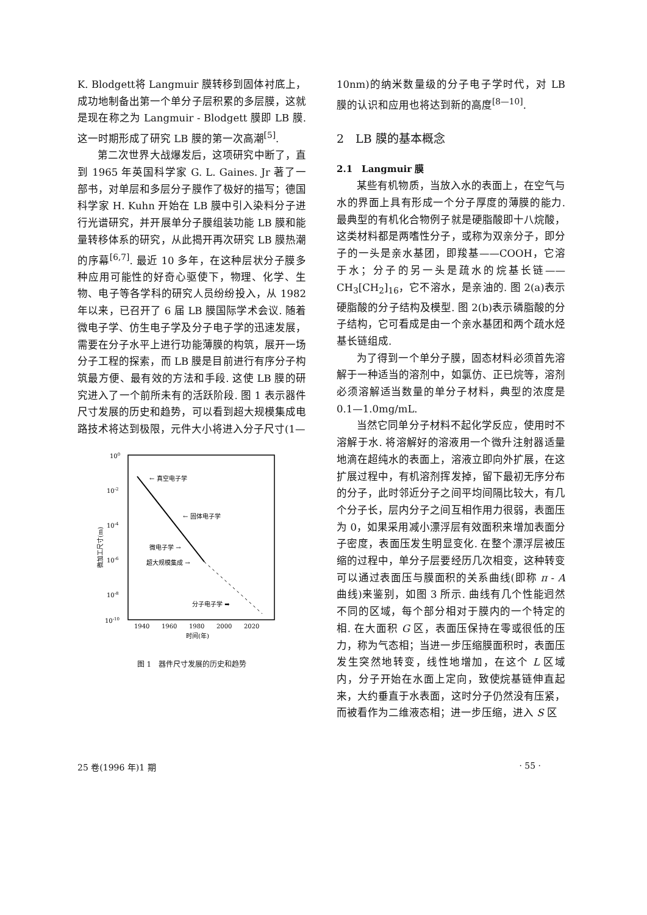K. Blodgett将 Langmuir 膜转移到固体衬底上，成功地制备出第一个单分子层积累的多层膜，这就是现在称之为 Langmuir - Blodgett 膜即 LB 膜. 这一时期形成了研究 LB 膜的第一次高潮<sup>[5]</sup>.
第二次世界大战爆发后，这项研究中断了，直到 1965 年英国科学家 G. L. Gaines. Jr 著了一部书，对单层和多层分子膜作了极好的描写；德国科学家 H. Kuhn 开始在 LB 膜中引入染料分子进行光谱研究，并开展单分子膜组装功能 LB 膜和能量转移体系的研究，从此揭开再次研究 LB 膜热潮的序幕<sup>[6,7]</sup>. 最近 10 多年，在这种层状分子膜多种应用可能性的好奇心驱使下，物理、化学、生物、电子等各学科的研究人员纷纷投入，从 1982 年以来，已召开了 6 届 LB 膜国际学术会议. 随着微电子学、仿生电子学及分子电子学的迅速发展，需要在分子水平上进行功能薄膜的构筑，展开一场分子工程的探索，而 LB 膜是目前进行有序分子构筑最方便、最有效的方法和手段. 这使 LB 膜的研究进入了一个前所未有的活跃阶段. 图 1 表示器件尺寸发展的历史和趋势，可以看到超大规模集成电路技术将达到极限，元件大小将进入分子尺寸(1—
100
10-2
10-4
10-6
10-8
10-10
微加工尺寸(m)
← 真空电子学
← 固体电子学
微电子学 →
超大规模集成 →
分子电子学 ➡
1940
1960
1980
2000
2020
时间(年)
图 1　器件尺寸发展的历史和趋势
10nm)的纳米数量级的分子电子学时代，对 LB 膜的认识和应用也将达到新的高度<sup>[8—10]</sup>.
2　LB 膜的基本概念
2.1　Langmuir 膜
某些有机物质，当放入水的表面上，在空气与水的界面上具有形成一个分子厚度的薄膜的能力. 最典型的有机化合物例子就是硬脂酸即十八烷酸，这类材料都是两嗜性分子，或称为双亲分子，即分子的一头是亲水基团，即羧基——COOH，它溶于水；分子的另一头是疏水的烷基长链——CH<sub>3</sub>[CH<sub>2</sub>]<sub>16</sub>，它不溶水，是亲油的. 图 2(a)表示硬脂酸的分子结构及模型. 图 2(b)表示磷脂酸的分子结构，它可看成是由一个亲水基团和两个疏水烃基长链组成.
为了得到一个单分子膜，固态材料必须首先溶解于一种适当的溶剂中，如氯仿、正已烷等，溶剂必须溶解适当数量的单分子材料，典型的浓度是 0.1—1.0mg/mL.
当然它同单分子材料不起化学反应，使用时不溶解于水. 将溶解好的溶液用一个微升注射器适量地滴在超纯水的表面上，溶液立即向外扩展，在这扩展过程中，有机溶剂挥发掉，留下最初无序分布的分子，此时邻近分子之间平均间隔比较大，有几个分子长，层内分子之间互相作用力很弱，表面压为 0，如果采用减小漂浮层有效面积来增加表面分子密度，表面压发生明显变化. 在整个漂浮层被压缩的过程中，单分子层要经历几次相变，这种转变可以通过表面压与膜面积的关系曲线(即称 π - A 曲线)来鉴别，如图 3 所示. 曲线有几个性能迥然不同的区域，每个部分相对于膜内的一个特定的相. 在大面积 G 区，表面压保持在零或很低的压力，称为气态相；当进一步压缩膜面积时，表面压发生突然地转变，线性地增加，在这个 L 区域内，分子开始在水面上定向，致使烷基链伸直起来，大约垂直于水表面，这时分子仍然没有压紧，而被看作为二维液态相；进一步压缩，进入 S 区
25 卷(1996 年)1 期 · 55 ·